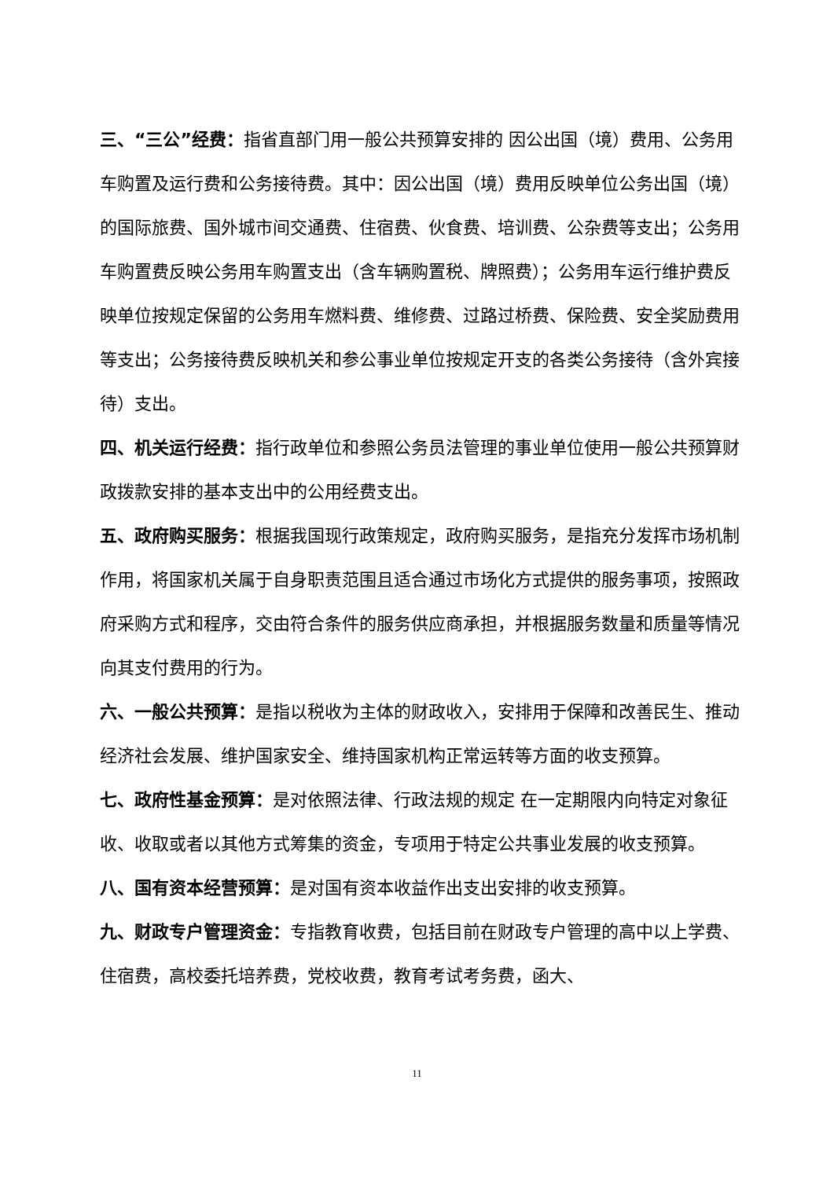三、“三公”经费：指省直部门用一般公共预算安排的 因公出国（境）费用、公务用车购置及运行费和公务接待费。其中：因公出国（境）费用反映单位公务出国（境）的国际旅费、国外城市间交通费、住宿费、伙食费、培训费、公杂费等支出；公务用车购置费反映公务用车购置支出（含车辆购置税、牌照费）；公务用车运行维护费反映单位按规定保留的公务用车燃料费、维修费、过路过桥费、保险费、安全奖励费用等支出；公务接待费反映机关和参公事业单位按规定开支的各类公务接待（含外宾接待）支出。
四、机关运行经费：指行政单位和参照公务员法管理的事业单位使用一般公共预算财政拨款安排的基本支出中的公用经费支出。
五、政府购买服务：根据我国现行政策规定，政府购买服务，是指充分发挥市场机制作用，将国家机关属于自身职责范围且适合通过市场化方式提供的服务事项，按照政府采购方式和程序，交由符合条件的服务供应商承担，并根据服务数量和质量等情况向其支付费用的行为。
六、一般公共预算：是指以税收为主体的财政收入，安排用于保障和改善民生、推动经济社会发展、维护国家安全、维持国家机构正常运转等方面的收支预算。
七、政府性基金预算：是对依照法律、行政法规的规定 在一定期限内向特定对象征收、收取或者以其他方式筹集的资金，专项用于特定公共事业发展的收支预算。
八、国有资本经营预算：是对国有资本收益作出支出安排的收支预算。
九、财政专户管理资金：专指教育收费，包括目前在财政专户管理的高中以上学费、住宿费，高校委托培养费，党校收费，教育考试考务费，函大、
11